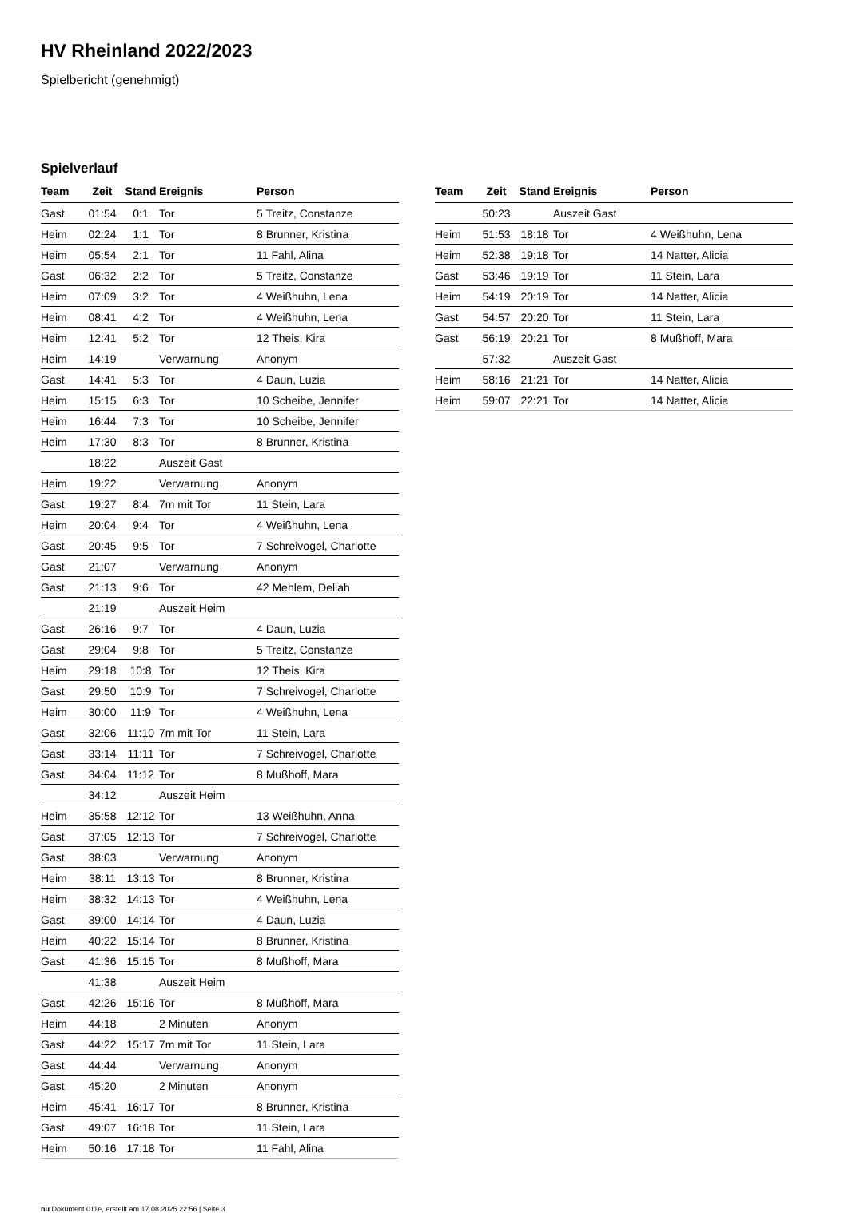HV Rheinland 2022/2023
Spielbericht (genehmigt)
Spielverlauf
| Team | Zeit | Stand | Ereignis | Person |
| --- | --- | --- | --- | --- |
| Gast | 01:54 | 0:1 | Tor | 5 Treitz, Constanze |
| Heim | 02:24 | 1:1 | Tor | 8 Brunner, Kristina |
| Heim | 05:54 | 2:1 | Tor | 11 Fahl, Alina |
| Gast | 06:32 | 2:2 | Tor | 5 Treitz, Constanze |
| Heim | 07:09 | 3:2 | Tor | 4 Weißhuhn, Lena |
| Heim | 08:41 | 4:2 | Tor | 4 Weißhuhn, Lena |
| Heim | 12:41 | 5:2 | Tor | 12 Theis, Kira |
| Heim | 14:19 | | Verwarnung | Anonym |
| Gast | 14:41 | 5:3 | Tor | 4 Daun, Luzia |
| Heim | 15:15 | 6:3 | Tor | 10 Scheibe, Jennifer |
| Heim | 16:44 | 7:3 | Tor | 10 Scheibe, Jennifer |
| Heim | 17:30 | 8:3 | Tor | 8 Brunner, Kristina |
| | 18:22 | | Auszeit Gast | |
| Heim | 19:22 | | Verwarnung | Anonym |
| Gast | 19:27 | 8:4 | 7m mit Tor | 11 Stein, Lara |
| Heim | 20:04 | 9:4 | Tor | 4 Weißhuhn, Lena |
| Gast | 20:45 | 9:5 | Tor | 7 Schreivogel, Charlotte |
| Gast | 21:07 | | Verwarnung | Anonym |
| Gast | 21:13 | 9:6 | Tor | 42 Mehlem, Deliah |
| | 21:19 | | Auszeit Heim | |
| Gast | 26:16 | 9:7 | Tor | 4 Daun, Luzia |
| Gast | 29:04 | 9:8 | Tor | 5 Treitz, Constanze |
| Heim | 29:18 | 10:8 | Tor | 12 Theis, Kira |
| Gast | 29:50 | 10:9 | Tor | 7 Schreivogel, Charlotte |
| Heim | 30:00 | 11:9 | Tor | 4 Weißhuhn, Lena |
| Gast | 32:06 | 11:10 | 7m mit Tor | 11 Stein, Lara |
| Gast | 33:14 | 11:11 | Tor | 7 Schreivogel, Charlotte |
| Gast | 34:04 | 11:12 | Tor | 8 Mußhoff, Mara |
| | 34:12 | | Auszeit Heim | |
| Heim | 35:58 | 12:12 | Tor | 13 Weißhuhn, Anna |
| Gast | 37:05 | 12:13 | Tor | 7 Schreivogel, Charlotte |
| Gast | 38:03 | | Verwarnung | Anonym |
| Heim | 38:11 | 13:13 | Tor | 8 Brunner, Kristina |
| Heim | 38:32 | 14:13 | Tor | 4 Weißhuhn, Lena |
| Gast | 39:00 | 14:14 | Tor | 4 Daun, Luzia |
| Heim | 40:22 | 15:14 | Tor | 8 Brunner, Kristina |
| Gast | 41:36 | 15:15 | Tor | 8 Mußhoff, Mara |
| | 41:38 | | Auszeit Heim | |
| Gast | 42:26 | 15:16 | Tor | 8 Mußhoff, Mara |
| Heim | 44:18 | | 2 Minuten | Anonym |
| Gast | 44:22 | 15:17 | 7m mit Tor | 11 Stein, Lara |
| Gast | 44:44 | | Verwarnung | Anonym |
| Gast | 45:20 | | 2 Minuten | Anonym |
| Heim | 45:41 | 16:17 | Tor | 8 Brunner, Kristina |
| Gast | 49:07 | 16:18 | Tor | 11 Stein, Lara |
| Heim | 50:16 | 17:18 | Tor | 11 Fahl, Alina |
| Team | Zeit | Stand | Ereignis | Person |
| --- | --- | --- | --- | --- |
| | 50:23 | | Auszeit Gast | |
| Heim | 51:53 | 18:18 | Tor | 4 Weißhuhn, Lena |
| Heim | 52:38 | 19:18 | Tor | 14 Natter, Alicia |
| Gast | 53:46 | 19:19 | Tor | 11 Stein, Lara |
| Heim | 54:19 | 20:19 | Tor | 14 Natter, Alicia |
| Gast | 54:57 | 20:20 | Tor | 11 Stein, Lara |
| Gast | 56:19 | 20:21 | Tor | 8 Mußhoff, Mara |
| | 57:32 | | Auszeit Gast | |
| Heim | 58:16 | 21:21 | Tor | 14 Natter, Alicia |
| Heim | 59:07 | 22:21 | Tor | 14 Natter, Alicia |
nu.Dokument 011e, erstellt am 17.08.2025 22:56 | Seite 3